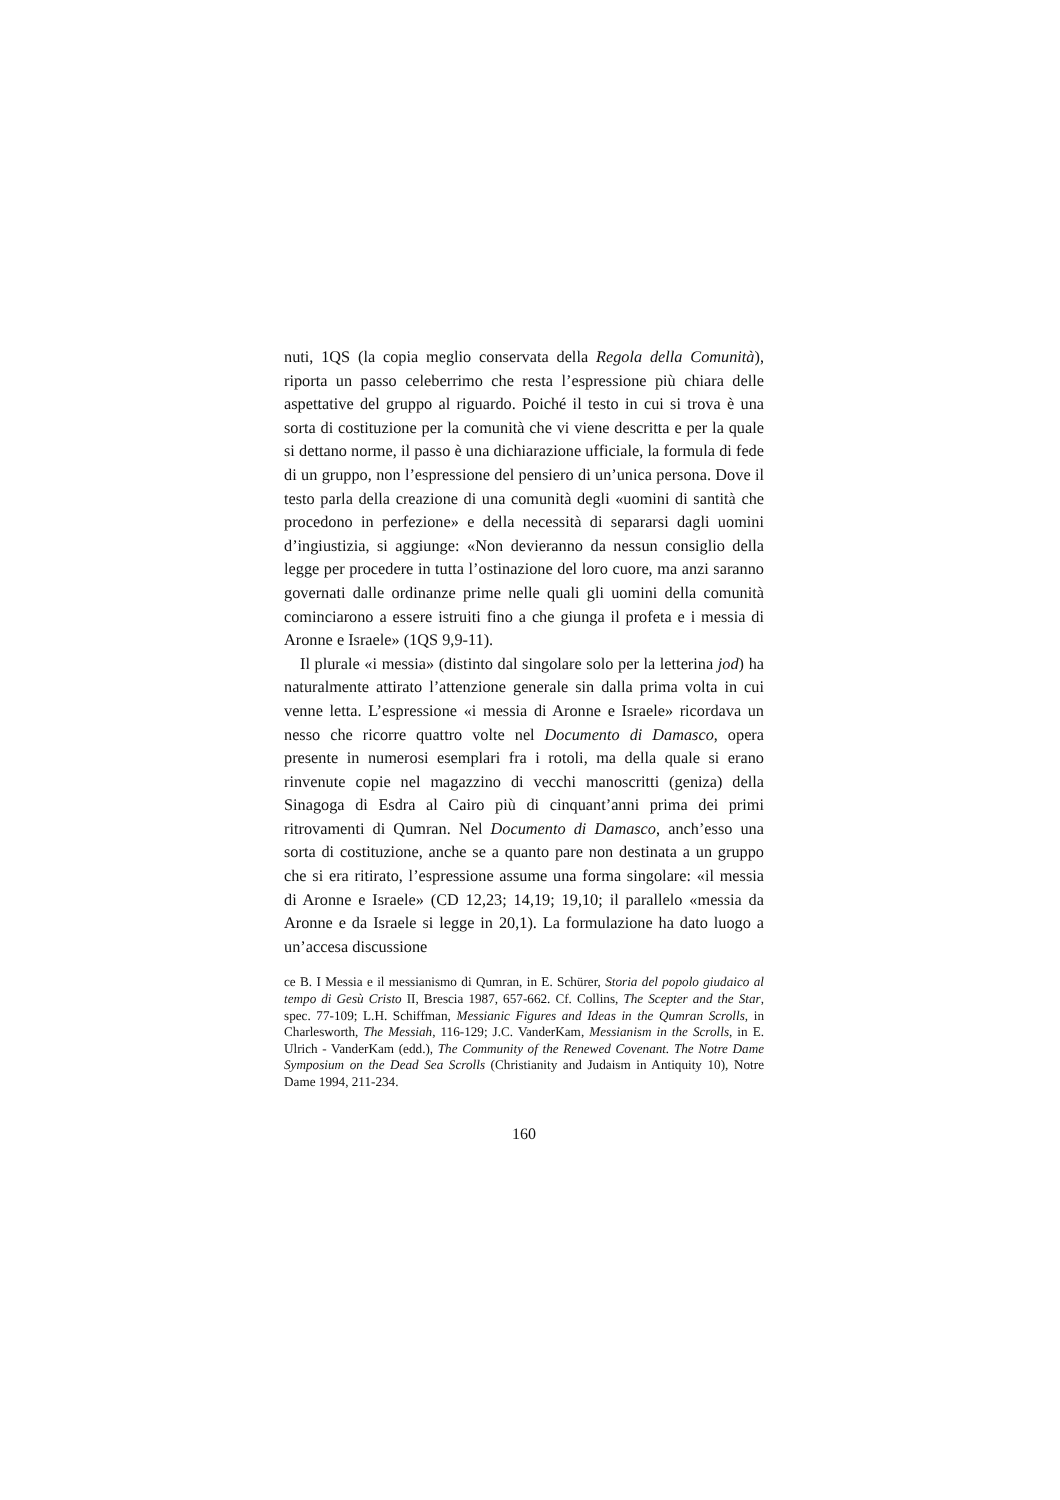nuti, 1QS (la copia meglio conservata della Regola della Comunità), riporta un passo celeberrimo che resta l’espressione più chiara delle aspettative del gruppo al riguardo. Poiché il testo in cui si trova è una sorta di costituzione per la comunità che vi viene descritta e per la quale si dettano norme, il passo è una dichiarazione ufficiale, la formula di fede di un gruppo, non l’espressione del pensiero di un’unica persona. Dove il testo parla della creazione di una comunità degli «uomini di santità che procedono in perfezione» e della necessità di separarsi dagli uomini d’ingiustizia, si aggiunge: «Non devieranno da nessun consiglio della legge per procedere in tutta l’ostinazione del loro cuore, ma anzi saranno governati dalle ordinanze prime nelle quali gli uomini della comunità cominciarono a essere istruiti fino a che giunga il profeta e i messia di Aronne e Israele» (1QS 9,9-11).
Il plurale «i messia» (distinto dal singolare solo per la letterina jod) ha naturalmente attirato l’attenzione generale sin dalla prima volta in cui venne letta. L’espressione «i messia di Aronne e Israele» ricordava un nesso che ricorre quattro volte nel Documento di Damasco, opera presente in numerosi esemplari fra i rotoli, ma della quale si erano rinvenute copie nel magazzino di vecchi manoscritti (geniza) della Sinagoga di Esdra al Cairo più di cinquant’anni prima dei primi ritrovamenti di Qumran. Nel Documento di Damasco, anch’esso una sorta di costituzione, anche se a quanto pare non destinata a un gruppo che si era ritirato, l’espressione assume una forma singolare: «il messia di Aronne e Israele» (CD 12,23; 14,19; 19,10; il parallelo «messia da Aronne e da Israele si legge in 20,1). La formulazione ha dato luogo a un’accesa discussione
ce B. I Messia e il messianismo di Qumran, in E. Schürer, Storia del popolo giudaico al tempo di Gesù Cristo II, Brescia 1987, 657-662. Cf. Collins, The Scepter and the Star, spec. 77-109; L.H. Schiffman, Messianic Figures and Ideas in the Qumran Scrolls, in Charlesworth, The Messiah, 116-129; J.C. VanderKam, Messianism in the Scrolls, in E. Ulrich - VanderKam (edd.), The Community of the Renewed Covenant. The Notre Dame Symposium on the Dead Sea Scrolls (Christianity and Judaism in Antiquity 10), Notre Dame 1994, 211-234.
160